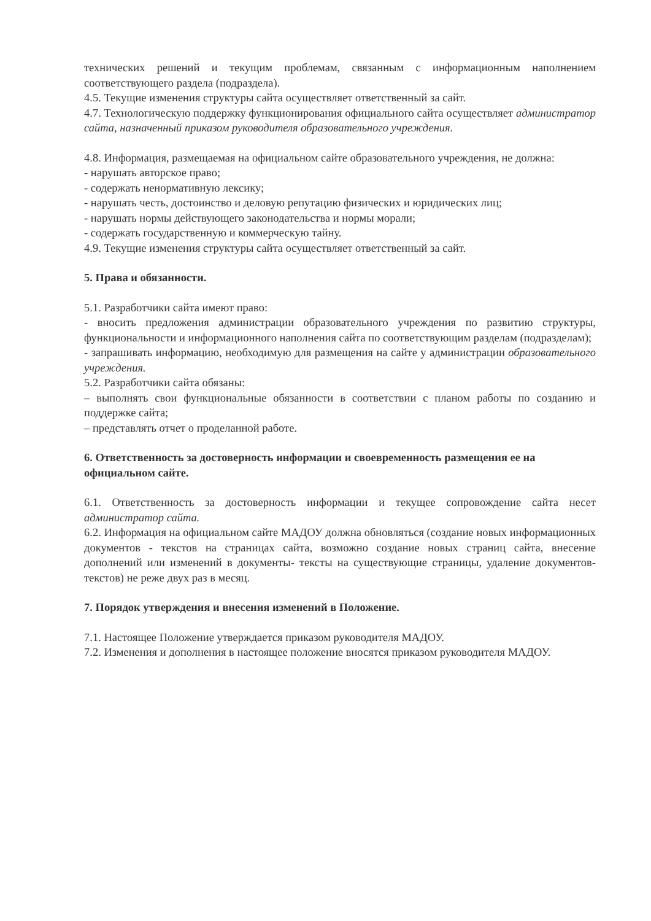технических решений и текущим проблемам, связанным с информационным наполнением соответствующего раздела (подраздела).
4.5. Текущие изменения структуры сайта осуществляет ответственный за сайт.
4.7. Технологическую поддержку функционирования официального сайта осуществляет администратор сайта, назначенный приказом руководителя образовательного учреждения.
4.8. Информация, размещаемая на официальном сайте образовательного учреждения, не должна:
- нарушать авторское право;
- содержать ненормативную лексику;
- нарушать честь, достоинство и деловую репутацию физических и юридических лиц;
- нарушать нормы действующего законодательства и нормы морали;
- содержать государственную и коммерческую тайну.
4.9. Текущие изменения структуры сайта осуществляет ответственный за сайт.
5. Права и обязанности.
5.1. Разработчики сайта имеют право:
- вносить предложения администрации образовательного учреждения по развитию структуры, функциональности и информационного наполнения сайта по соответствующим разделам (подразделам);
- запрашивать информацию, необходимую для размещения на сайте у администрации образовательного учреждения.
5.2. Разработчики сайта обязаны:
– выполнять свои функциональные обязанности в соответствии с планом работы по созданию и поддержке сайта;
– представлять отчет о проделанной работе.
6. Ответственность за достоверность информации и своевременность размещения ее на официальном сайте.
6.1. Ответственность за достоверность информации и текущее сопровождение сайта несет администратор сайта.
6.2. Информация на официальном сайте МАДОУ должна обновляться (создание новых информационных документов - текстов на страницах сайта, возможно создание новых страниц сайта, внесение дополнений или изменений в документы- тексты на существующие страницы, удаление документов- текстов) не реже двух раз в месяц.
7. Порядок утверждения и внесения изменений в Положение.
7.1. Настоящее Положение утверждается приказом руководителя МАДОУ.
7.2. Изменения и дополнения в настоящее положение вносятся приказом руководителя МАДОУ.